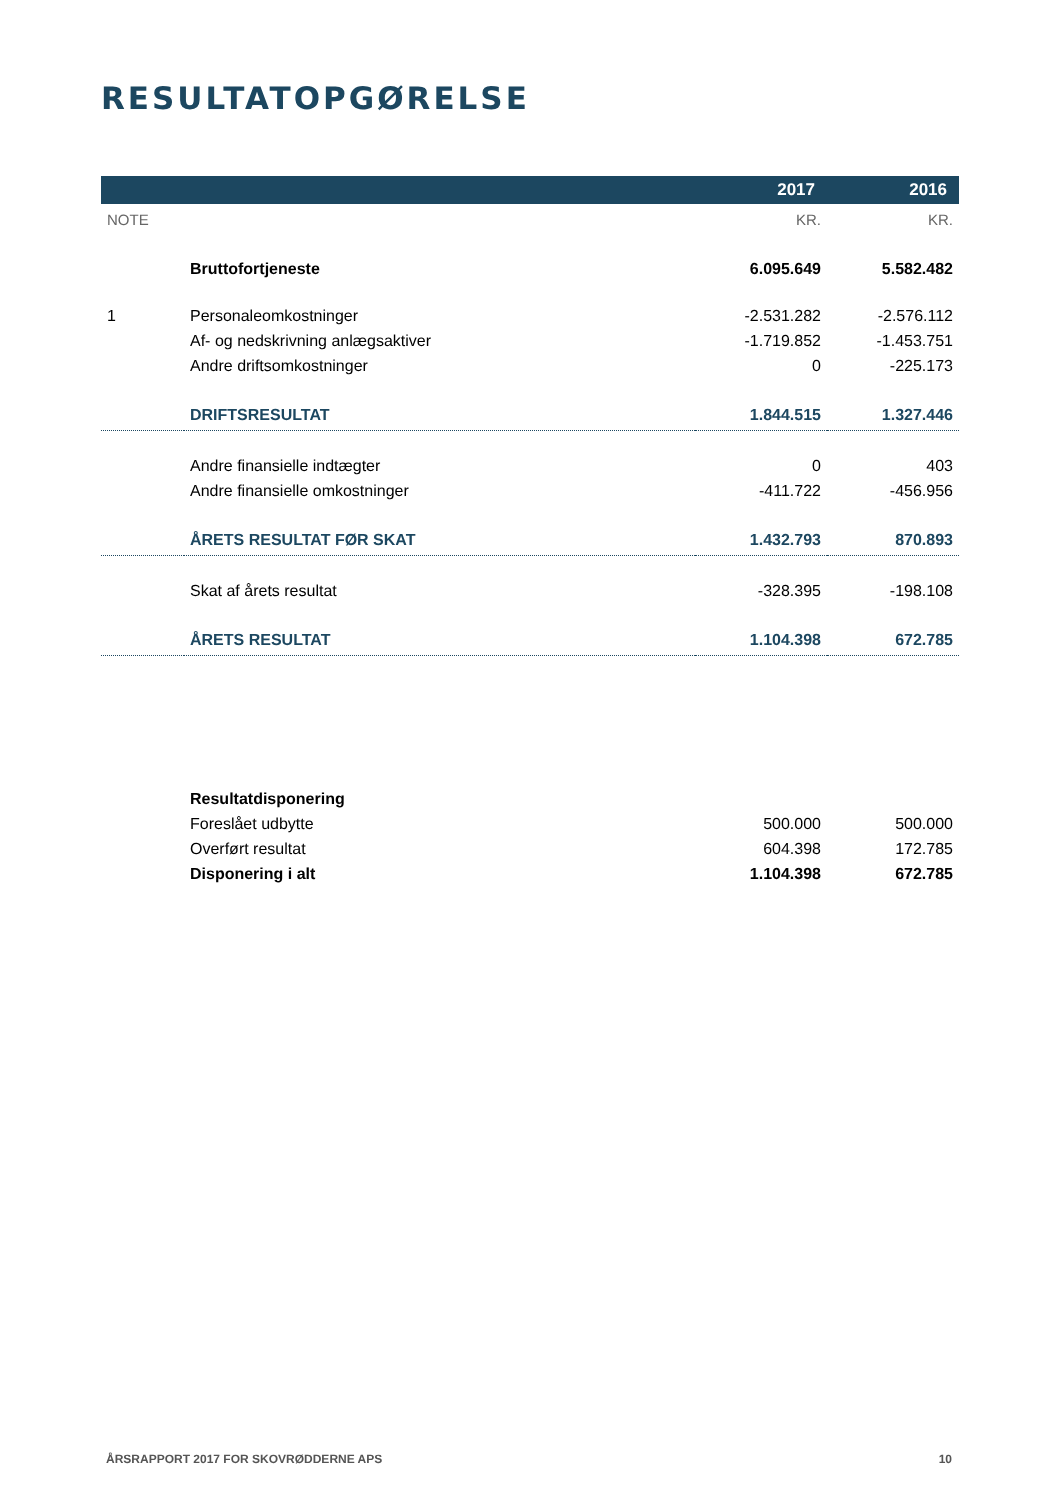RESULTATOPGØRELSE
| | | 2017 | 2016 |
| --- | --- | --- | --- |
| NOTE | | KR. | KR. |
| | Bruttofortjeneste | 6.095.649 | 5.582.482 |
| 1 | Personaleomkostninger | -2.531.282 | -2.576.112 |
| | Af- og nedskrivning anlægsaktiver | -1.719.852 | -1.453.751 |
| | Andre driftsomkostninger | 0 | -225.173 |
| | DRIFTSRESULTAT | 1.844.515 | 1.327.446 |
| | Andre finansielle indtægter | 0 | 403 |
| | Andre finansielle omkostninger | -411.722 | -456.956 |
| | ÅRETS RESULTAT FØR SKAT | 1.432.793 | 870.893 |
| | Skat af årets resultat | -328.395 | -198.108 |
| | ÅRETS RESULTAT | 1.104.398 | 672.785 |
| | Resultatdisponering | | |
| | Foreslået udbytte | 500.000 | 500.000 |
| | Overført resultat | 604.398 | 172.785 |
| | Disponering i alt | 1.104.398 | 672.785 |
ÅRSRAPPORT 2017 FOR SKOVRØDDERNE APS 10